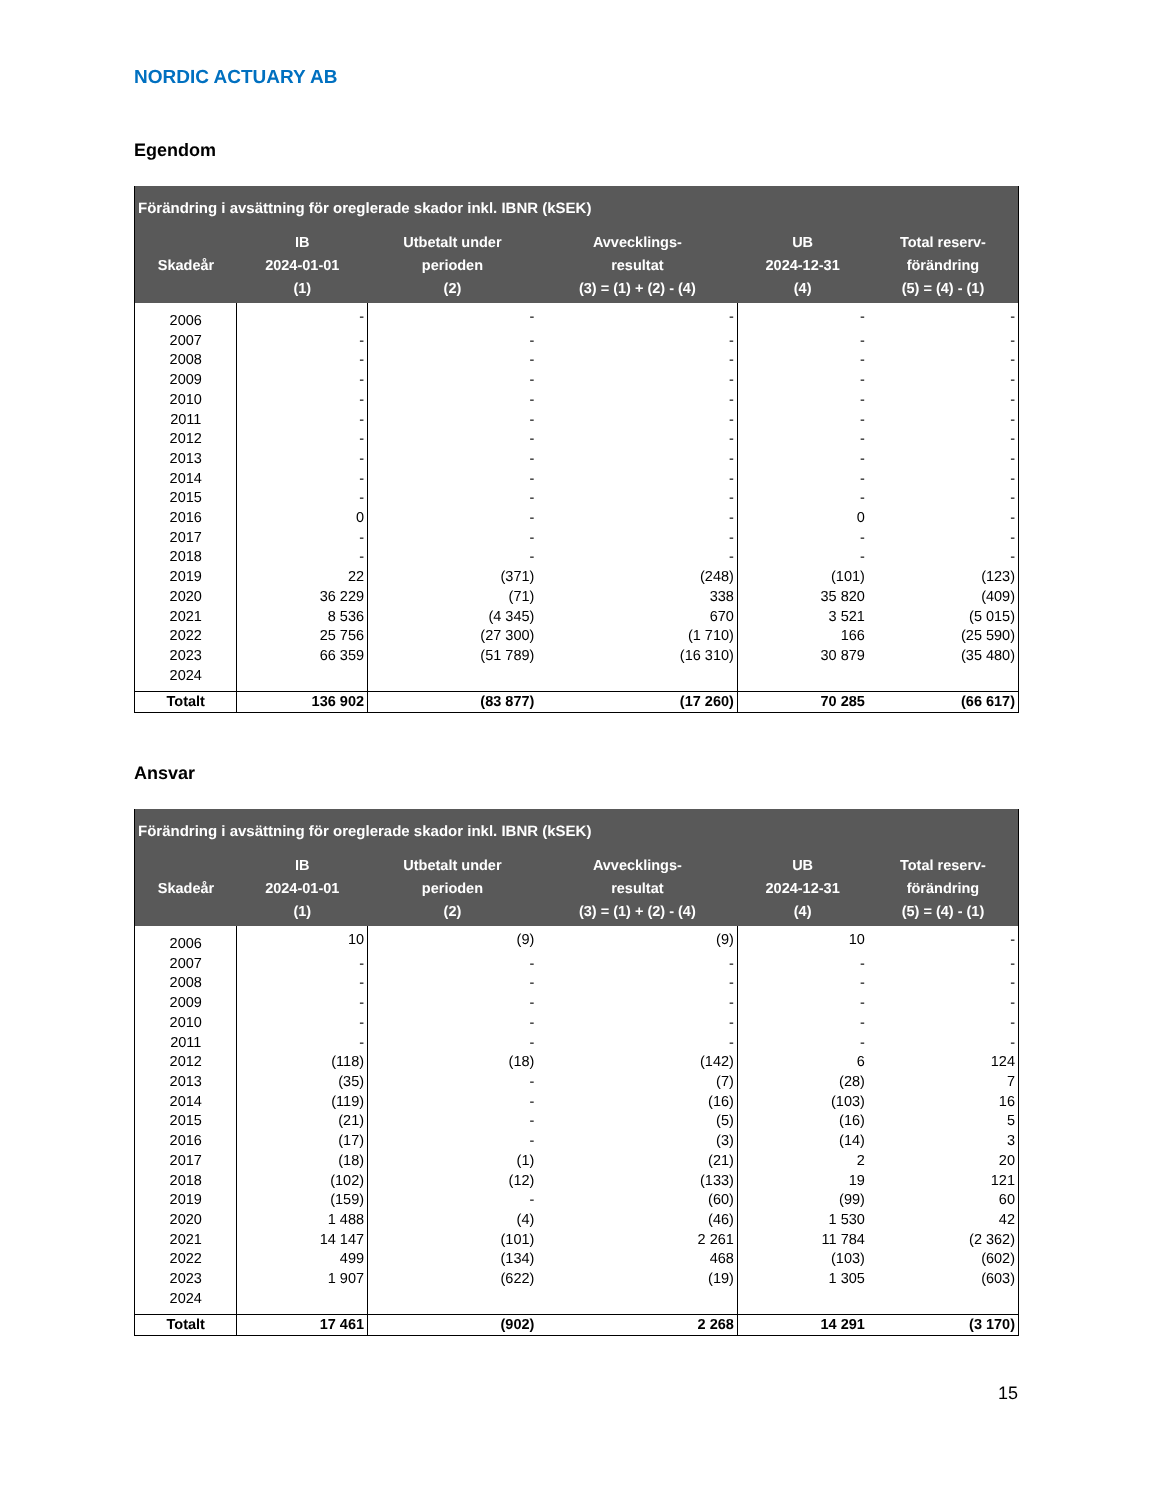NORDIC ACTUARY AB
Egendom
| Förändring i avsättning för oreglerade skador inkl. IBNR (kSEK) | | | | | |
| --- | --- | --- | --- | --- | --- |
| Skadeår | IB 2024-01-01 (1) | Utbetalt under perioden (2) | Avvecklings- resultat (3) = (1) + (2) - (4) | UB 2024-12-31 (4) | Total reserv- förändring (5) = (4) - (1) |
| 2006 | - | - | - | - | - |
| 2007 | - | - | - | - | - |
| 2008 | - | - | - | - | - |
| 2009 | - | - | - | - | - |
| 2010 | - | - | - | - | - |
| 2011 | - | - | - | - | - |
| 2012 | - | - | - | - | - |
| 2013 | - | - | - | - | - |
| 2014 | - | - | - | - | - |
| 2015 | - | - | - | - | - |
| 2016 | 0 | - | - | 0 | - |
| 2017 | - | - | - | - | - |
| 2018 | - | - | - | - | - |
| 2019 | 22 | (371) | (248) | (101) | (123) |
| 2020 | 36 229 | (71) | 338 | 35 820 | (409) |
| 2021 | 8 536 | (4 345) | 670 | 3 521 | (5 015) |
| 2022 | 25 756 | (27 300) | (1 710) | 166 | (25 590) |
| 2023 | 66 359 | (51 789) | (16 310) | 30 879 | (35 480) |
| 2024 | | | | | |
| Totalt | 136 902 | (83 877) | (17 260) | 70 285 | (66 617) |
Ansvar
| Förändring i avsättning för oreglerade skador inkl. IBNR (kSEK) | | | | | |
| --- | --- | --- | --- | --- | --- |
| Skadeår | IB 2024-01-01 (1) | Utbetalt under perioden (2) | Avvecklings- resultat (3) = (1) + (2) - (4) | UB 2024-12-31 (4) | Total reserv- förändring (5) = (4) - (1) |
| 2006 | 10 | (9) | (9) | 10 | - |
| 2007 | - | - | - | - | - |
| 2008 | - | - | - | - | - |
| 2009 | - | - | - | - | - |
| 2010 | - | - | - | - | - |
| 2011 | - | - | - | - | - |
| 2012 | (118) | (18) | (142) | 6 | 124 |
| 2013 | (35) | - | (7) | (28) | 7 |
| 2014 | (119) | - | (16) | (103) | 16 |
| 2015 | (21) | - | (5) | (16) | 5 |
| 2016 | (17) | - | (3) | (14) | 3 |
| 2017 | (18) | (1) | (21) | 2 | 20 |
| 2018 | (102) | (12) | (133) | 19 | 121 |
| 2019 | (159) | - | (60) | (99) | 60 |
| 2020 | 1 488 | (4) | (46) | 1 530 | 42 |
| 2021 | 14 147 | (101) | 2 261 | 11 784 | (2 362) |
| 2022 | 499 | (134) | 468 | (103) | (602) |
| 2023 | 1 907 | (622) | (19) | 1 305 | (603) |
| 2024 | | | | | |
| Totalt | 17 461 | (902) | 2 268 | 14 291 | (3 170) |
15